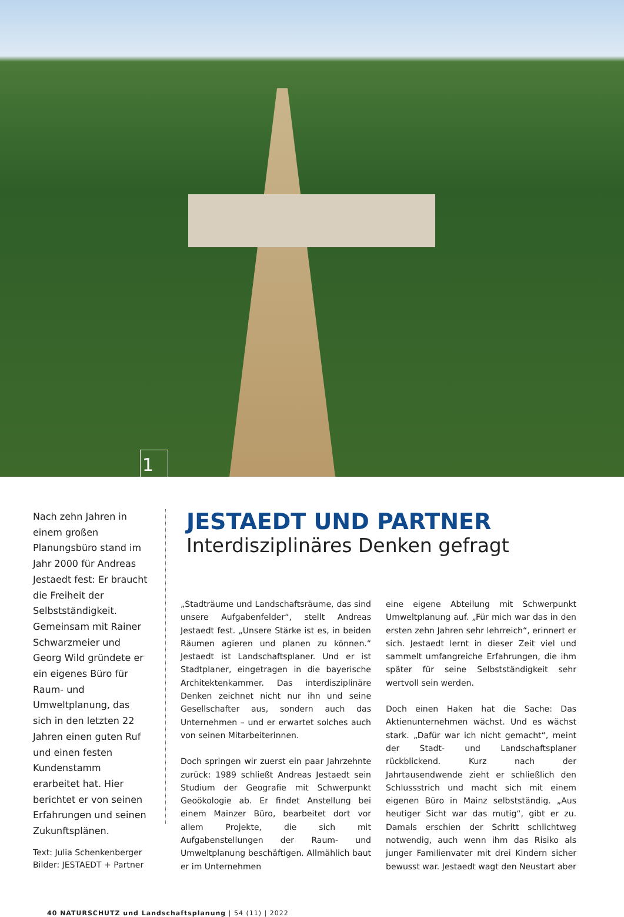1
Nach zehn Jahren in einem großen Planungsbüro stand im Jahr 2000 für Andreas Jestaedt fest: Er braucht die Freiheit der Selbstständigkeit. Gemeinsam mit Rainer Schwarzmeier und Georg Wild gründete er ein eigenes Büro für Raum- und Umweltplanung, das sich in den letzten 22 Jahren einen guten Ruf und einen festen Kundenstamm erarbeitet hat. Hier berichtet er von seinen Erfahrungen und seinen Zukunftsplänen.
Text: Julia Schenkenberger
Bilder: JESTAEDT + Partner
JESTAEDT UND PARTNER
Interdisziplinäres Denken gefragt
„Stadträume und Landschaftsräume, das sind unsere Aufgabenfelder“, stellt Andreas Jestaedt fest. „Unsere Stärke ist es, in beiden Räumen agieren und planen zu können.“ Jestaedt ist Landschaftsplaner. Und er ist Stadtplaner, eingetragen in die bayerische Architektenkammer. Das interdisziplinäre Denken zeichnet nicht nur ihn und seine Gesellschafter aus, sondern auch das Unternehmen – und er erwartet solches auch von seinen Mitarbeiterinnen.
Doch springen wir zuerst ein paar Jahrzehnte zurück: 1989 schließt Andreas Jestaedt sein Studium der Geografie mit Schwerpunkt Geoökologie ab. Er findet Anstellung bei einem Mainzer Büro, bearbeitet dort vor allem Projekte, die sich mit Aufgabenstellungen der Raum- und Umweltplanung beschäftigen. Allmählich baut er im Unternehmen
eine eigene Abteilung mit Schwerpunkt Umweltplanung auf. „Für mich war das in den ersten zehn Jahren sehr lehrreich“, erinnert er sich. Jestaedt lernt in dieser Zeit viel und sammelt umfangreiche Erfahrungen, die ihm später für seine Selbstständigkeit sehr wertvoll sein werden.
Doch einen Haken hat die Sache: Das Aktienunternehmen wächst. Und es wächst stark. „Dafür war ich nicht gemacht“, meint der Stadt- und Landschaftsplaner rückblickend. Kurz nach der Jahrtausendwende zieht er schließlich den Schlussstrich und macht sich mit einem eigenen Büro in Mainz selbstständig. „Aus heutiger Sicht war das mutig“, gibt er zu. Damals erschien der Schritt schlichtweg notwendig, auch wenn ihm das Risiko als junger Familienvater mit drei Kindern sicher bewusst war. Jestaedt wagt den Neustart aber
40 NATURSCHUTZ und Landschaftsplanung | 54 (11) | 2022